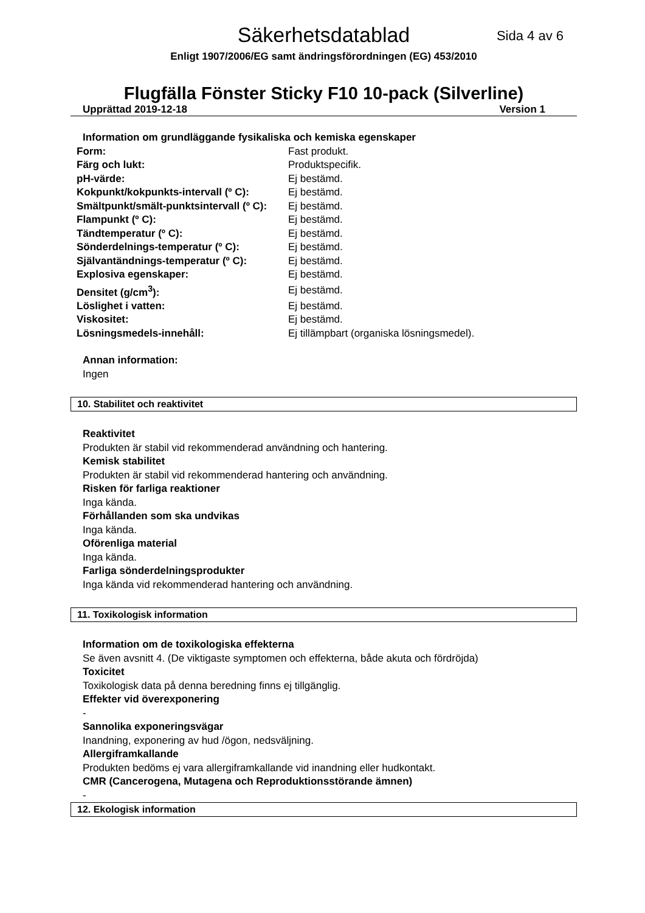Säkerhetsdatablad
Sida 4 av 6
Enligt 1907/2006/EG samt ändringsförordningen (EG) 453/2010
Flugfälla Fönster Sticky F10 10-pack (Silverline)
Upprättad 2019-12-18 Version 1
Information om grundläggande fysikaliska och kemiska egenskaper
| Form: | Fast produkt. |
| Färg och lukt: | Produktspecifik. |
| pH-värde: | Ej bestämd. |
| Kokpunkt/kokpunkts-intervall (º C): | Ej bestämd. |
| Smältpunkt/smält-punktsintervall (º C): | Ej bestämd. |
| Flampunkt (º C): | Ej bestämd. |
| Tändtemperatur (º C): | Ej bestämd. |
| Sönderdelnings-temperatur (º C): | Ej bestämd. |
| Självantändnings-temperatur (º C): | Ej bestämd. |
| Explosiva egenskaper: | Ej bestämd. |
| Densitet (g/cm<sup>3</sup>): | Ej bestämd. |
| Löslighet i vatten: | Ej bestämd. |
| Viskositet: | Ej bestämd. |
| Lösningsmedels-innehåll: | Ej tillämpbart (organiska lösningsmedel). |
Annan information:
Ingen
10. Stabilitet och reaktivitet
Reaktivitet
Produkten är stabil vid rekommenderad användning och hantering.
Kemisk stabilitet
Produkten är stabil vid rekommenderad hantering och användning.
Risken för farliga reaktioner
Inga kända.
Förhållanden som ska undvikas
Inga kända.
Oförenliga material
Inga kända.
Farliga sönderdelningsprodukter
Inga kända vid rekommenderad hantering och användning.
11. Toxikologisk information
Information om de toxikologiska effekterna
Se även avsnitt 4. (De viktigaste symptomen och effekterna, både akuta och fördröjda)
Toxicitet
Toxikologisk data på denna beredning finns ej tillgänglig.
Effekter vid överexponering
-
Sannolika exponeringsvägar
Inandning, exponering av hud /ögon, nedsväljning.
Allergiframkallande
Produkten bedöms ej vara allergiframkallande vid inandning eller hudkontakt.
CMR (Cancerogena, Mutagena och Reproduktionsstörande ämnen)
-
12. Ekologisk information